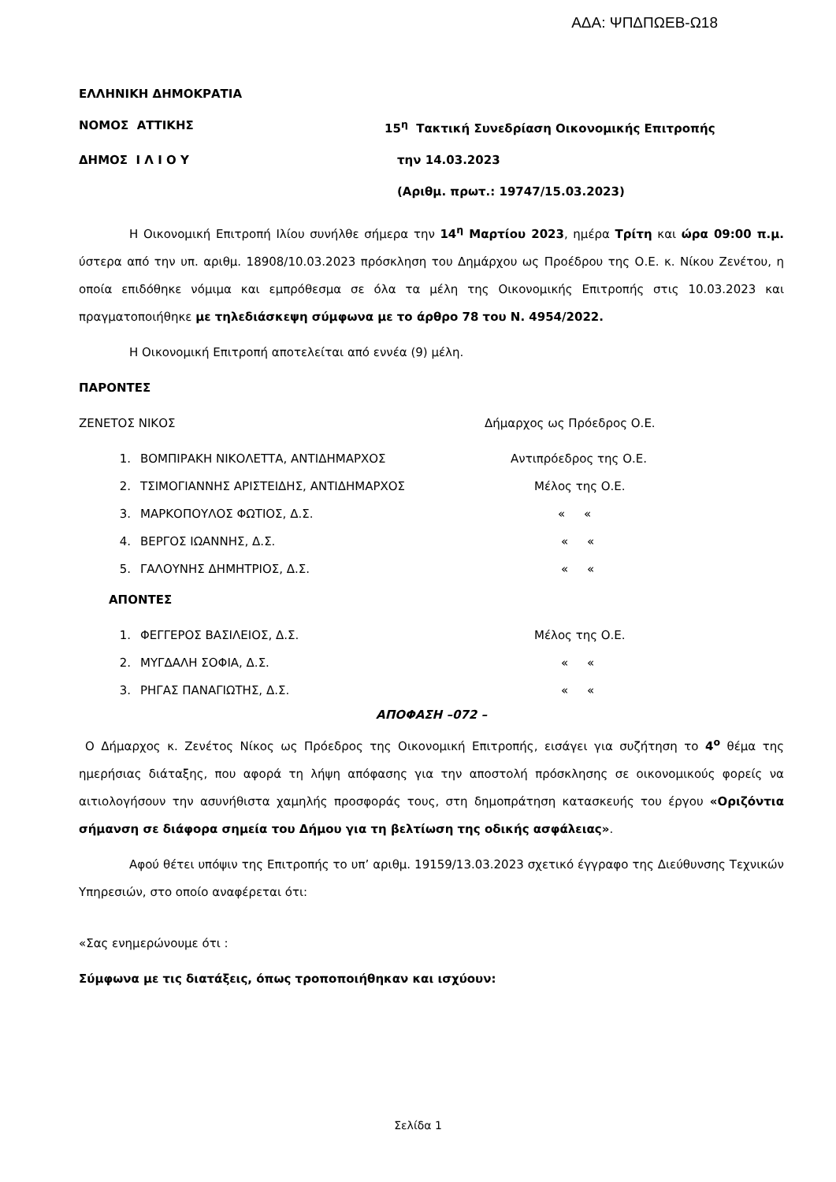ΑΔΑ: ΨΠΔΠΩΕΒ-Ω18
ΕΛΛΗΝΙΚΗ ΔΗΜΟΚΡΑΤΙΑ
ΝΟΜΟΣ ΑΤΤΙΚΗΣ 15<sup>η</sup> Τακτική Συνεδρίαση Οικονομικής Επιτροπής
ΔΗΜΟΣ Ι Λ Ι Ο Υ την 14.03.2023
(Αριθμ. πρωτ.: 19747/15.03.2023)
Η Οικονομική Επιτροπή Ιλίου συνήλθε σήμερα την 14<sup>η</sup> Μαρτίου 2023, ημέρα Τρίτη και ώρα 09:00 π.μ. ύστερα από την υπ. αριθμ. 18908/10.03.2023 πρόσκληση του Δημάρχου ως Προέδρου της Ο.Ε. κ. Νίκου Ζενέτου, η οποία επιδόθηκε νόμιμα και εμπρόθεσμα σε όλα τα μέλη της Οικονομικής Επιτροπής στις 10.03.2023 και πραγματοποιήθηκε με τηλεδιάσκεψη σύμφωνα με το άρθρο 78 του Ν. 4954/2022.
Η Οικονομική Επιτροπή αποτελείται από εννέα (9) μέλη.
ΠΑΡΟΝΤΕΣ
ΖΕΝΕΤΟΣ ΝΙΚΟΣ Δήμαρχος ως Πρόεδρος Ο.Ε.
1. ΒΟΜΠΙΡΑΚΗ ΝΙΚΟΛΕΤΤΑ, ΑΝΤΙΔΗΜΑΡΧΟΣ Αντιπρόεδρος της Ο.Ε.
2. ΤΣΙΜΟΓΙΑΝΝΗΣ ΑΡΙΣΤΕΙΔΗΣ, ΑΝΤΙΔΗΜΑΡΧΟΣ Μέλος της Ο.Ε.
3. ΜΑΡΚΟΠΟΥΛΟΣ ΦΩΤΙΟΣ, Δ.Σ. « «
4. ΒΕΡΓΟΣ ΙΩΑΝΝΗΣ, Δ.Σ. « «
5. ΓΑΛΟΥΝΗΣ ΔΗΜΗΤΡΙΟΣ, Δ.Σ. « «
ΑΠΟΝΤΕΣ
1. ΦΕΓΓΕΡΟΣ ΒΑΣΙΛΕΙΟΣ, Δ.Σ. Μέλος της Ο.Ε.
2. ΜΥΓΔΑΛΗ ΣΟΦΙΑ, Δ.Σ. « «
3. ΡΗΓΑΣ ΠΑΝΑΓΙΩΤΗΣ, Δ.Σ. « «
ΑΠΟΦΑΣΗ –072 –
Ο Δήμαρχος κ. Ζενέτος Νίκος ως Πρόεδρος της Οικονομική Επιτροπής, εισάγει για συζήτηση το 4<sup>ο</sup> θέμα της ημερήσιας διάταξης, που αφορά τη λήψη απόφασης για την αποστολή πρόσκλησης σε οικονομικούς φορείς να αιτιολογήσουν την ασυνήθιστα χαμηλής προσφοράς τους, στη δημοπράτηση κατασκευής του έργου «Οριζόντια σήμανση σε διάφορα σημεία του Δήμου για τη βελτίωση της οδικής ασφάλειας».
Αφού θέτει υπόψιν της Επιτροπής το υπ’ αριθμ. 19159/13.03.2023 σχετικό έγγραφο της Διεύθυνσης Τεχνικών Υπηρεσιών, στο οποίο αναφέρεται ότι:
«Σας ενημερώνουμε ότι :
Σύμφωνα με τις διατάξεις, όπως τροποποιήθηκαν και ισχύουν:
Σελίδα 1